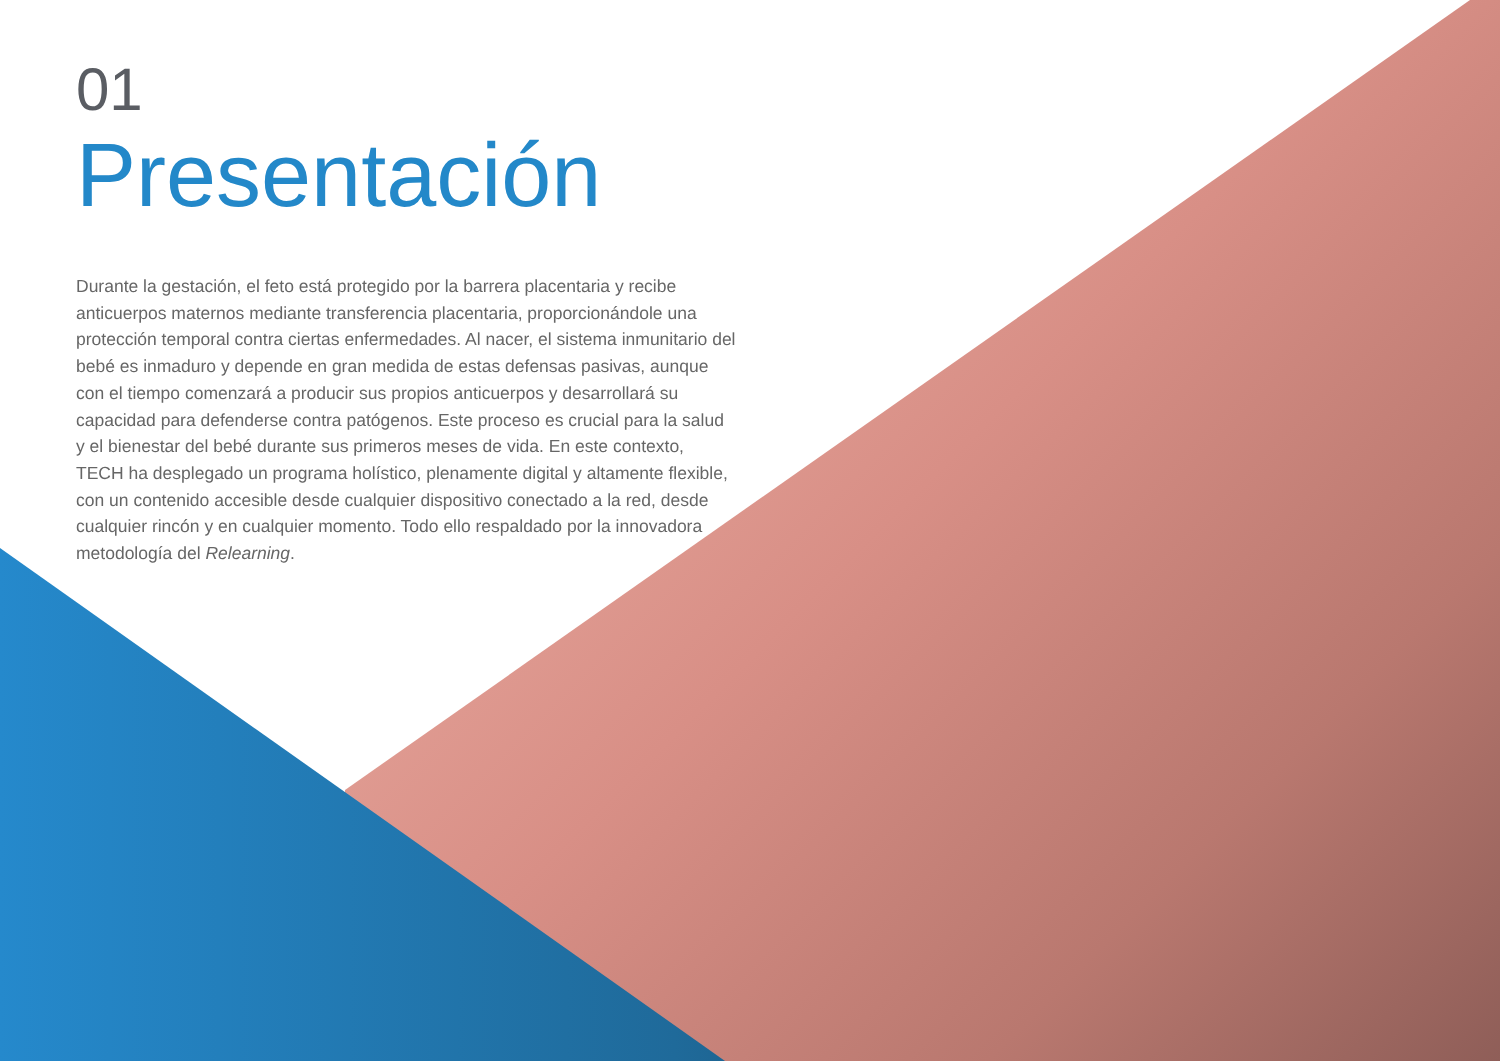01
Presentación
Durante la gestación, el feto está protegido por la barrera placentaria y recibe anticuerpos maternos mediante transferencia placentaria, proporcionándole una protección temporal contra ciertas enfermedades. Al nacer, el sistema inmunitario del bebé es inmaduro y depende en gran medida de estas defensas pasivas, aunque con el tiempo comenzará a producir sus propios anticuerpos y desarrollará su capacidad para defenderse contra patógenos. Este proceso es crucial para la salud y el bienestar del bebé durante sus primeros meses de vida. En este contexto, TECH ha desplegado un programa holístico, plenamente digital y altamente flexible, con un contenido accesible desde cualquier dispositivo conectado a la red, desde cualquier rincón y en cualquier momento. Todo ello respaldado por la innovadora metodología del Relearning.